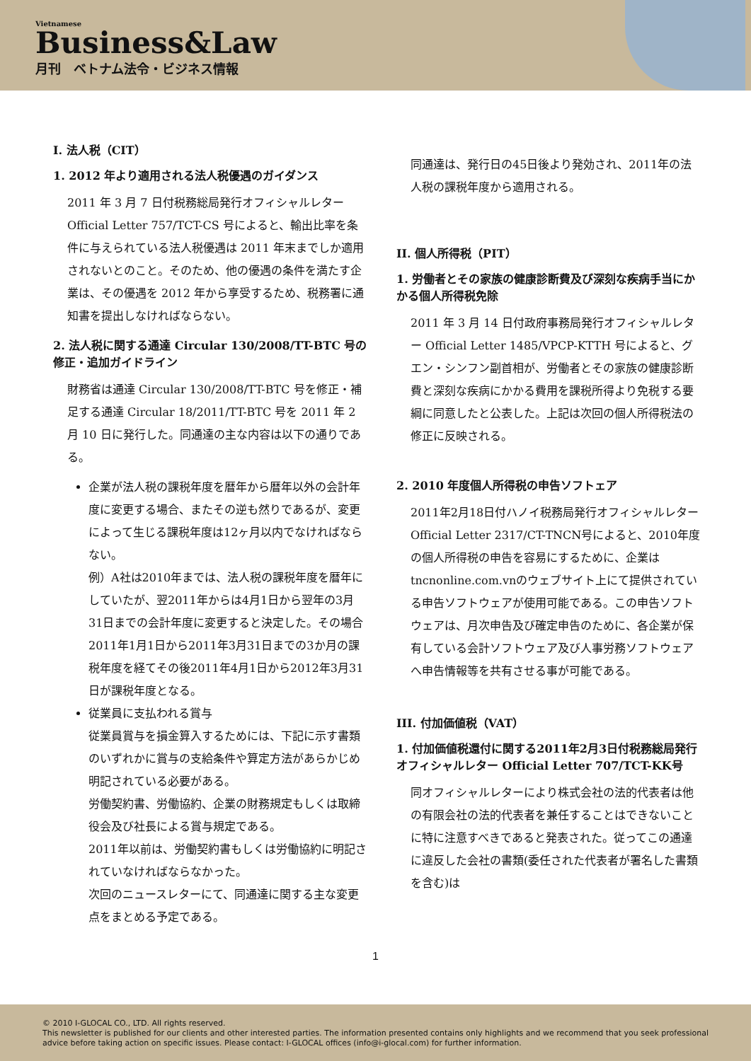Vietnamese
Business&Law
月刊　ベトナム法令・ビジネス情報
I. 法人税（CIT）
1. 2012 年より適用される法人税優遇のガイダンス
2011 年 3 月 7 日付税務総局発行オフィシャルレター Official Letter 757/TCT-CS 号によると、輸出比率を条件に与えられている法人税優遇は 2011 年末までしか適用されないとのこと。そのため、他の優遇の条件を満たす企業は、その優遇を 2012 年から享受するため、税務署に通知書を提出しなければならない。
2. 法人税に関する通達 Circular 130/2008/TT-BTC 号の修正・追加ガイドライン
財務省は通達 Circular 130/2008/TT-BTC 号を修正・補足する通達 Circular 18/2011/TT-BTC 号を 2011 年 2 月 10 日に発行した。同通達の主な内容は以下の通りである。
企業が法人税の課税年度を暦年から暦年以外の会計年度に変更する場合、またその逆も然りであるが、変更によって生じる課税年度は12ヶ月以内でなければならない。
例）A社は2010年までは、法人税の課税年度を暦年にしていたが、翌2011年からは4月1日から翌年の3月31日までの会計年度に変更すると決定した。その場合2011年1月1日から2011年3月31日までの3か月の課税年度を経てその後2011年4月1日から2012年3月31日が課税年度となる。
従業員に支払われる賞与
従業員賞与を損金算入するためには、下記に示す書類のいずれかに賞与の支給条件や算定方法があらかじめ明記されている必要がある。
労働契約書、労働協約、企業の財務規定もしくは取締役会及び社長による賞与規定である。
2011年以前は、労働契約書もしくは労働協約に明記されていなければならなかった。
次回のニュースレターにて、同通達に関する主な変更点をまとめる予定である。
同通達は、発行日の45日後より発効され、2011年の法人税の課税年度から適用される。
II. 個人所得税（PIT）
1. 労働者とその家族の健康診断費及び深刻な疾病手当にかかる個人所得税免除
2011 年 3 月 14 日付政府事務局発行オフィシャルレター Official Letter 1485/VPCP-KTTH 号によると、グエン・シンフン副首相が、労働者とその家族の健康診断費と深刻な疾病にかかる費用を課税所得より免税する要綱に同意したと公表した。上記は次回の個人所得税法の修正に反映される。
2. 2010 年度個人所得税の申告ソフトェア
2011年2月18日付ハノイ税務局発行オフィシャルレター Official Letter 2317/CT-TNCN号によると、2010年度の個人所得税の申告を容易にするために、企業はtncnonline.com.vnのウェブサイト上にて提供されている申告ソフトウェアが使用可能である。この申告ソフトウェアは、月次申告及び確定申告のために、各企業が保有している会計ソフトウェア及び人事労務ソフトウェアへ申告情報等を共有させる事が可能である。
III. 付加価値税（VAT）
1. 付加価値税還付に関する2011年2月3日付税務総局発行オフィシャルレター Official Letter 707/TCT-KK号
同オフィシャルレターにより株式会社の法的代表者は他の有限会社の法的代表者を兼任することはできないことに特に注意すべきであると発表された。従ってこの通達に違反した会社の書類(委任された代表者が署名した書類を含む)は
1
© 2010 I-GLOCAL CO., LTD. All rights reserved.
This newsletter is published for our clients and other interested parties. The information presented contains only highlights and we recommend that you seek professional advice before taking action on specific issues. Please contact: I-GLOCAL offices (info@i-glocal.com) for further information.